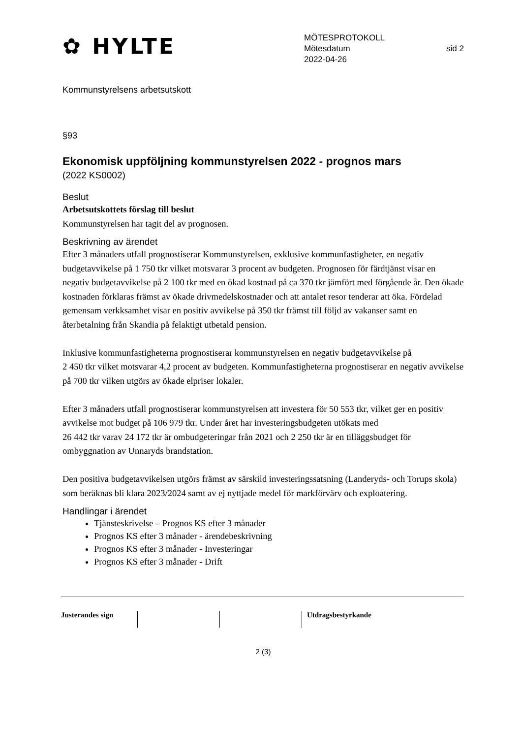✿ HYLTE
MÖTESPROTOKOLL
Mötesdatum sid 2
2022-04-26
Kommunstyrelsens arbetsutskott
§93
Ekonomisk uppföljning kommunstyrelsen 2022 - prognos mars
(2022 KS0002)
Beslut
Arbetsutskottets förslag till beslut
Kommunstyrelsen har tagit del av prognosen.
Beskrivning av ärendet
Efter 3 månaders utfall prognostiserar Kommunstyrelsen, exklusive kommunfastigheter, en negativ budgetavvikelse på 1 750 tkr vilket motsvarar 3 procent av budgeten. Prognosen för färdtjänst visar en negativ budgetavvikelse på 2 100 tkr med en ökad kostnad på ca 370 tkr jämfört med förgående år. Den ökade kostnaden förklaras främst av ökade drivmedelskostnader och att antalet resor tenderar att öka. Fördelad gemensam verkksamhet visar en positiv avvikelse på 350 tkr främst till följd av vakanser samt en återbetalning från Skandia på felaktigt utbetald pension.
Inklusive kommunfastigheterna prognostiserar kommunstyrelsen en negativ budgetavvikelse på
2 450 tkr vilket motsvarar 4,2 procent av budgeten. Kommunfastigheterna prognostiserar en negativ avvikelse på 700 tkr vilken utgörs av ökade elpriser lokaler.
Efter 3 månaders utfall prognostiserar kommunstyrelsen att investera för 50 553 tkr, vilket ger en positiv avvikelse mot budget på 106 979 tkr. Under året har investeringsbudgeten utökats med
26 442 tkr varav 24 172 tkr är ombudgeteringar från 2021 och 2 250 tkr är en tilläggsbudget för ombyggnation av Unnaryds brandstation.
Den positiva budgetavvikelsen utgörs främst av särskild investeringssatsning (Landeryds- och Torups skola) som beräknas bli klara 2023/2024 samt av ej nyttjade medel för markförvärv och exploatering.
Handlingar i ärendet
Tjänsteskrivelse – Prognos KS efter 3 månader
Prognos KS efter 3 månader - ärendebeskrivning
Prognos KS efter 3 månader - Investeringar
Prognos KS efter 3 månader - Drift
Justerandes sign Utdragsbestyrkande
2 (3)